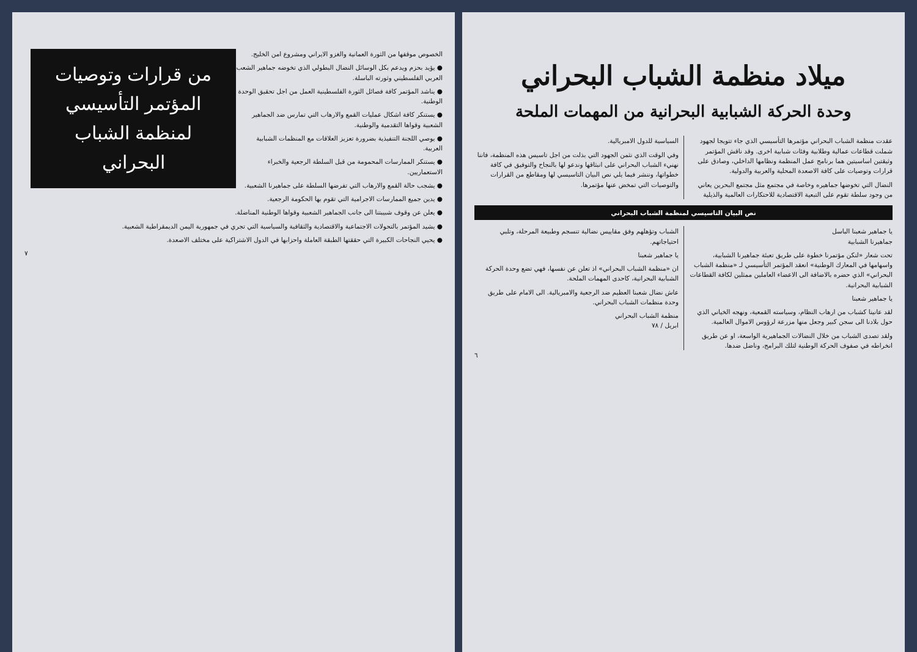ميلاد منظمة الشباب البحراني
وحدة الحركة الشبابية البحرانية من المهمات الملحة
عقدت منظمة الشباب البحراني مؤتمرها التأسيسي الذي جاء تتويجا لجهود شملت قطاعات عمالية وطلابية وفئات شبابية اخرى. وقد ناقش المؤتمر وثيقتين اساسيتين هما برنامج عمل المنظمة ونظامها الداخلي، وصادق على قرارات وتوصيات على كافة الاصعدة المحلية والعربية والدولية.
النضال التي تخوضها جماهيره وخاصة في مجتمع مثل مجتمع البحرين يعاني من وجود سلطة تقوم على التبعية الاقتصادية للاحتكارات العالمية والذيلية السياسية للدول الامبريالية.
وفي الوقت الذي نثمن الجهود التي بذلت من اجل تاسيس هذه المنظمة، فاننا نهنيء الشباب البحراني على انبثاقها وندعو لها بالنجاح والتوفيق في كافة خطواتها، وننشر فيما يلي نص البيان التاسيسي لها ومقاطع من القرارات والتوصيات التي تمخض عنها مؤتمرها.
نص البيان التاسيسي لمنظمة الشباب البحراني
يا جماهير شعبنا الباسل
جماهيرنا الشبابية
تحت شعار «لنكن مؤتمرنا خطوة على طريق تعبئة جماهيرنا الشبابية، واسهامها في المعارك الوطنية» انعقد المؤتمر التأسيسي لـ «منظمة الشباب البحراني» الذي حضره بالاضافة الى الاعضاء العاملين ممثلين لكافة القطاعات الشبابية البحرانية.
يا جماهير شعبنا
لقد عانينا كشباب من ارهاب النظام، وسياسته القمعية، ونهجه الخياني الذي حول بلادنا الى سجن كبير وجعل منها مزرعة لرؤوس الاموال العالمية.
ولقد تصدى الشباب من خلال النضالات الجماهيرية الواسعة، او عن طريق انخراطه في صفوف الحركة الوطنية لتلك البرامج، وناضل ضدها.
الشباب وتؤهلهم وفق مقاييس نضالية تنسجم وطبيعة المرحلة، وتلبي احتياجاتهم.
يا جماهير شعبنا
ان «منظمة الشباب البحراني» اذ تعلن عن نفسها، فهي تضع وحدة الحركة الشبابية البحرانية، كاحدى المهمات الملحة.
عاش نضال شعبنا العظيم ضد الرجعية والامبريالية. الى الامام على طريق وحدة منظمات الشباب البحراني.
منظمة الشباب البحراني
ابريل / ٧٨
٦
من قرارات وتوصيات المؤتمر التأسيسي لمنظمة الشباب البحراني
الخصوص موقفها من الثورة العمانية والغزو الايراني ومشروع امن الخليج.
● يؤيد بحزم ويدعم بكل الوسائل النضال البطولي الذي تخوضه جماهير الشعب العربي الفلسطيني وثورته الباسلة.
● يناشد المؤتمر كافة فصائل الثورة الفلسطينية العمل من اجل تحقيق الوحدة الوطنية.
● يستنكر كافة اشكال عمليات القمع والارهاب التي تمارس ضد الجماهير الشعبية وقواها التقدمية والوطنية.
● يوصي اللجنة التنفيذية بضرورة تعزيز العلاقات مع المنظمات الشبابية العربية.
● يستنكر الممارسات المحمومة من قبل السلطة الرجعية والخبراء الاستعماريين.
● يشجب حالة القمع والارهاب التي تفرضها السلطة على جماهيرنا الشعبية.
● يدين جميع الممارسات الاجرامية التي تقوم بها الحكومة الرجعية.
● يعلن عن وقوف شبيبتنا الى جانب الجماهير الشعبية وقواها الوطنية المناضلة.
● يشيد المؤتمر بالتحولات الاجتماعية والاقتصادية والثقافية والسياسية التي تجري في جمهورية اليمن الديمقراطية الشعبية.
● يحيي النجاحات الكبيرة التي حققتها الطبقة العاملة واحزابها في الدول الاشتراكية على مختلف الاصعدة.
٧